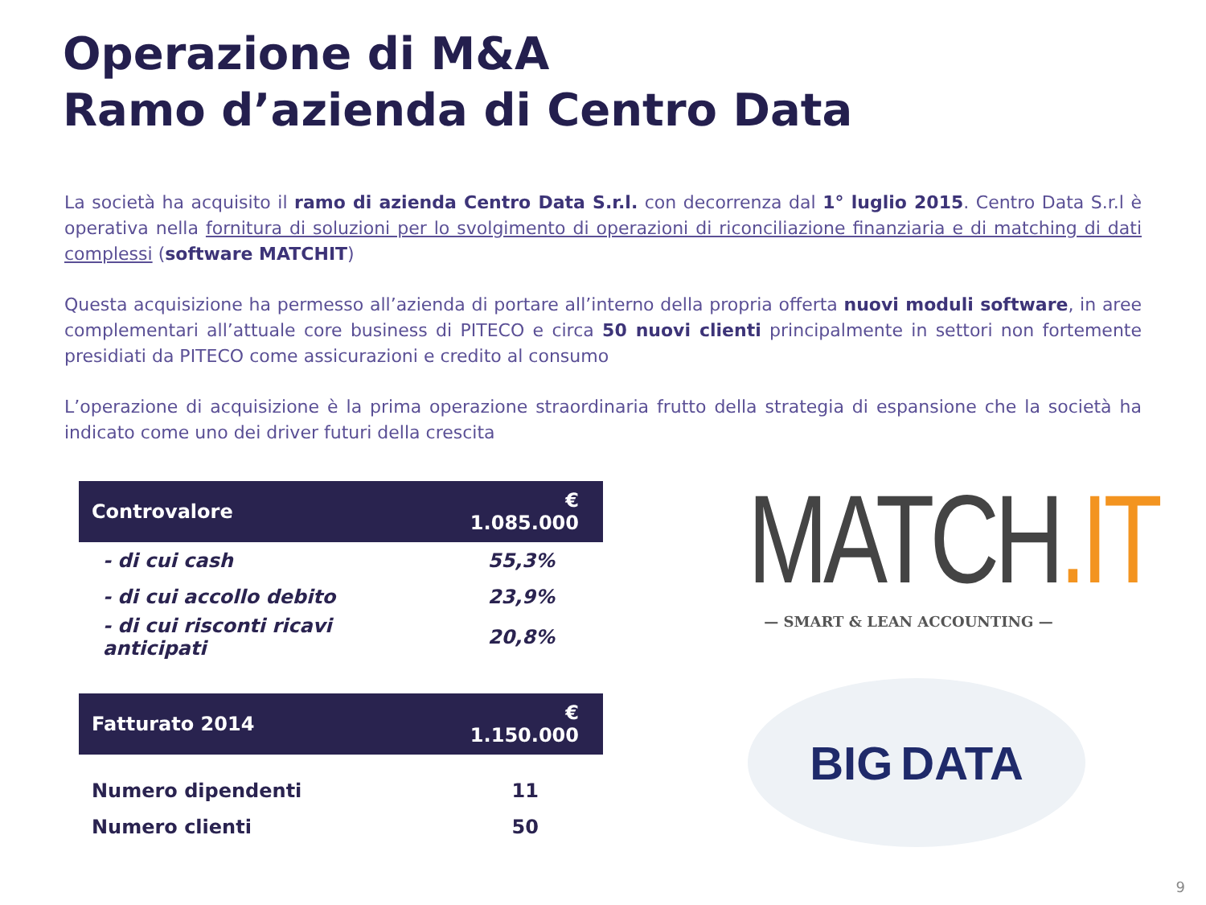Operazione di M&A
Ramo d’azienda di Centro Data
La società ha acquisito il ramo di azienda Centro Data S.r.l. con decorrenza dal 1° luglio 2015. Centro Data S.r.l è operativa nella fornitura di soluzioni per lo svolgimento di operazioni di riconciliazione finanziaria e di matching di dati complessi (software MATCHIT)
Questa acquisizione ha permesso all’azienda di portare all’interno della propria offerta nuovi moduli software, in aree complementari all’attuale core business di PITECO e circa 50 nuovi clienti principalmente in settori non fortemente presidiati da PITECO come assicurazioni e credito al consumo
L’operazione di acquisizione è la prima operazione straordinaria frutto della strategia di espansione che la società ha indicato come uno dei driver futuri della crescita
| Controvalore | € 1.085.000 |
| - di cui cash | 55,3% |
| - di cui accollo debito | 23,9% |
| - di cui risconti ricavi anticipati | 20,8% |
| Fatturato 2014 | € 1.150.000 |
| Numero dipendenti | 11 |
| Numero clienti | 50 |
MATCH.IT
— SMART & LEAN ACCOUNTING —
BIG DATA
9